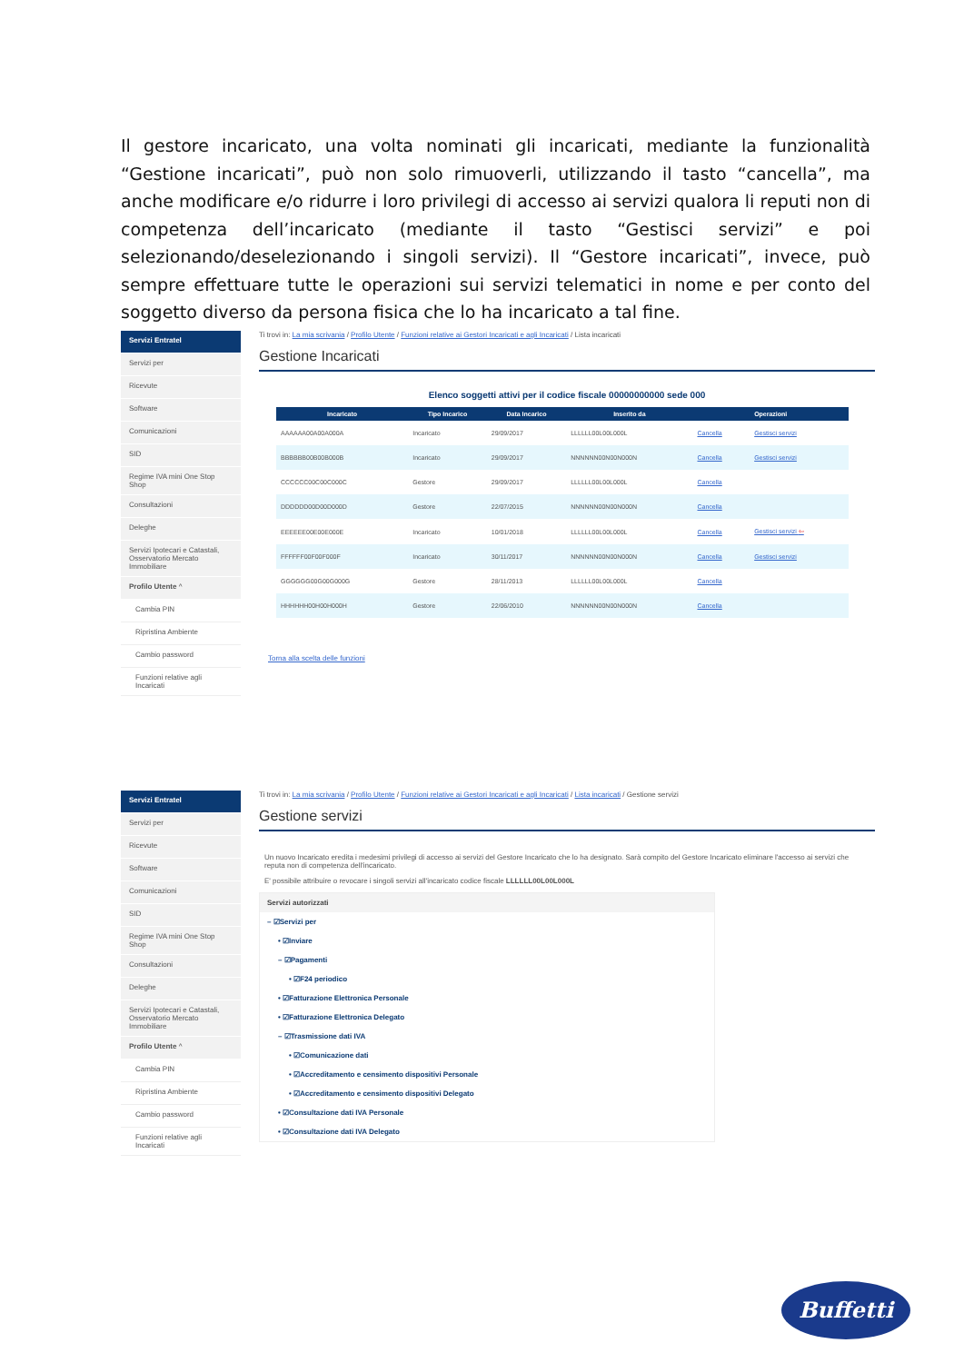Il gestore incaricato, una volta nominati gli incaricati, mediante la funzionalità “Gestione incaricati”, può non solo rimuoverli, utilizzando il tasto “cancella”, ma anche modificare e/o ridurre i loro privilegi di accesso ai servizi qualora li reputi non di competenza dell’incaricato (mediante il tasto “Gestisci servizi” e poi selezionando/deselezionando i singoli servizi). Il “Gestore incaricati”, invece, può sempre effettuare tutte le operazioni sui servizi telematici in nome e per conto del soggetto diverso da persona fisica che lo ha incaricato a tal fine.
Servizi Entratel
Servizi per
Ricevute
Software
Comunicazioni
SID
Regime IVA mini One Stop Shop
Consultazioni
Deleghe
Servizi Ipotecari e Catastali, Osservatorio Mercato Immobiliare
Profilo Utente ^
Cambia PIN
Ripristina Ambiente
Cambio password
Funzioni relative agli Incaricati
Ti trovi in: La mia scrivania / Profilo Utente / Funzioni relative ai Gestori Incaricati e agli Incaricati / Lista incaricati
Gestione Incaricati
Elenco soggetti attivi per il codice fiscale 00000000000 sede 000
| Incaricato | Tipo Incarico | Data Incarico | Inserito da | Operazioni | |
| --- | --- | --- | --- | --- | --- |
| AAAAAA00A00A000A | Incaricato | 29/09/2017 | LLLLLL00L00L000L | Cancella | Gestisci servizi |
| BBBBBB00B00B000B | Incaricato | 29/09/2017 | NNNNNN00N00N000N | Cancella | Gestisci servizi |
| CCCCCC00C00C000C | Gestore | 29/09/2017 | LLLLLL00L00L000L | Cancella | |
| DDDDDD00D00D000D | Gestore | 22/07/2015 | NNNNNN00N00N000N | Cancella | |
| EEEEEE00E00E000E | Incaricato | 10/01/2018 | LLLLLL00L00L000L | Cancella | Gestisci servizi ⇦ |
| FFFFFF00F00F000F | Incaricato | 30/11/2017 | NNNNNN00N00N000N | Cancella | Gestisci servizi |
| GGGGGG00G00G000G | Gestore | 28/11/2013 | LLLLLL00L00L000L | Cancella | |
| HHHHHH00H00H000H | Gestore | 22/06/2010 | NNNNNN00N00N000N | Cancella | |
Torna alla scelta delle funzioni
Servizi Entratel
Servizi per
Ricevute
Software
Comunicazioni
SID
Regime IVA mini One Stop Shop
Consultazioni
Deleghe
Servizi Ipotecari e Catastali, Osservatorio Mercato Immobiliare
Profilo Utente ^
Cambia PIN
Ripristina Ambiente
Cambio password
Funzioni relative agli Incaricati
Ti trovi in: La mia scrivania / Profilo Utente / Funzioni relative ai Gestori Incaricati e agli Incaricati / Lista incaricati / Gestione servizi
Gestione servizi
Un nuovo Incaricato eredita i medesimi privilegi di accesso ai servizi del Gestore Incaricato che lo ha designato. Sarà compito del Gestore Incaricato eliminare l'accesso ai servizi che reputa non di competenza dell'incaricato.
E' possibile attribuire o revocare i singoli servizi all'incaricato codice fiscale LLLLLL00L00L000L
Servizi autorizzati
– ☑Servizi per
• ☑Inviare
– ☑Pagamenti
• ☑F24 periodico
• ☑Fatturazione Elettronica Personale
• ☑Fatturazione Elettronica Delegato
– ☑Trasmissione dati IVA
• ☑Comunicazione dati
• ☑Accreditamento e censimento dispositivi Personale
• ☑Accreditamento e censimento dispositivi Delegato
• ☑Consultazione dati IVA Personale
• ☑Consultazione dati IVA Delegato
Buffetti